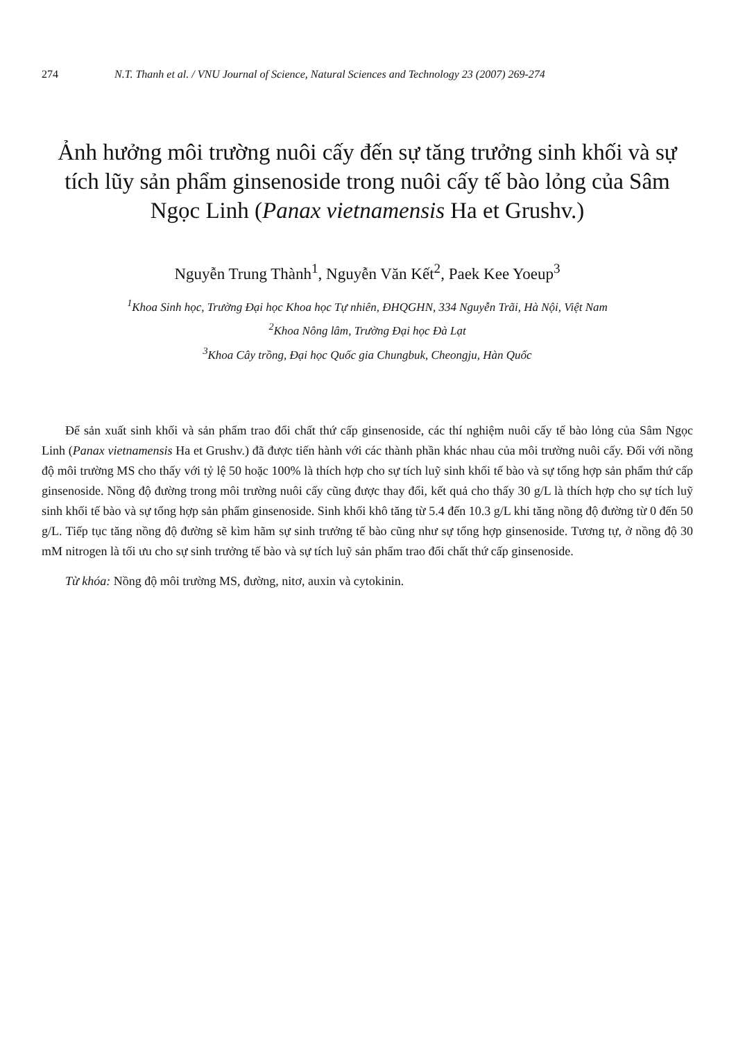274 N.T. Thanh et al. / VNU Journal of Science, Natural Sciences and Technology 23 (2007) 269-274
Ảnh hưởng môi trường nuôi cấy đến sự tăng trưởng sinh khối và sự tích lũy sản phẩm ginsenoside trong nuôi cấy tế bào lỏng của Sâm Ngọc Linh (Panax vietnamensis Ha et Grushv.)
Nguyễn Trung Thành<sup>1</sup>, Nguyễn Văn Kết<sup>2</sup>, Paek Kee Yoeup<sup>3</sup>
<sup>1</sup> Khoa Sinh học, Trường Đại học Khoa học Tự nhiên, ĐHQGHN, 334 Nguyễn Trãi, Hà Nội, Việt Nam
<sup>2</sup> Khoa Nông lâm, Trường Đại học Đà Lạt
<sup>3</sup> Khoa Cây trồng, Đại học Quốc gia Chungbuk, Cheongju, Hàn Quốc
Để sản xuất sinh khối và sản phẩm trao đổi chất thứ cấp ginsenoside, các thí nghiệm nuôi cấy tế bào lỏng của Sâm Ngọc Linh (Panax vietnamensis Ha et Grushv.) đã được tiến hành với các thành phần khác nhau của môi trường nuôi cấy. Đối với nồng độ môi trường MS cho thấy với tỷ lệ 50 hoặc 100% là thích hợp cho sự tích luỹ sinh khối tế bào và sự tổng hợp sản phẩm thứ cấp ginsenoside. Nồng độ đường trong môi trường nuôi cấy cũng được thay đổi, kết quả cho thấy 30 g/L là thích hợp cho sự tích luỹ sinh khối tế bào và sự tổng hợp sản phẩm ginsenoside. Sinh khối khô tăng từ 5.4 đến 10.3 g/L khi tăng nồng độ đường từ 0 đến 50 g/L. Tiếp tục tăng nồng độ đường sẽ kìm hãm sự sinh trưởng tế bào cũng như sự tổng hợp ginsenoside. Tương tự, ở nồng độ 30 mM nitrogen là tối ưu cho sự sinh trưởng tế bào và sự tích luỹ sản phẩm trao đổi chất thứ cấp ginsenoside.
Từ khóa: Nồng độ môi trường MS, đường, nitơ, auxin và cytokinin.